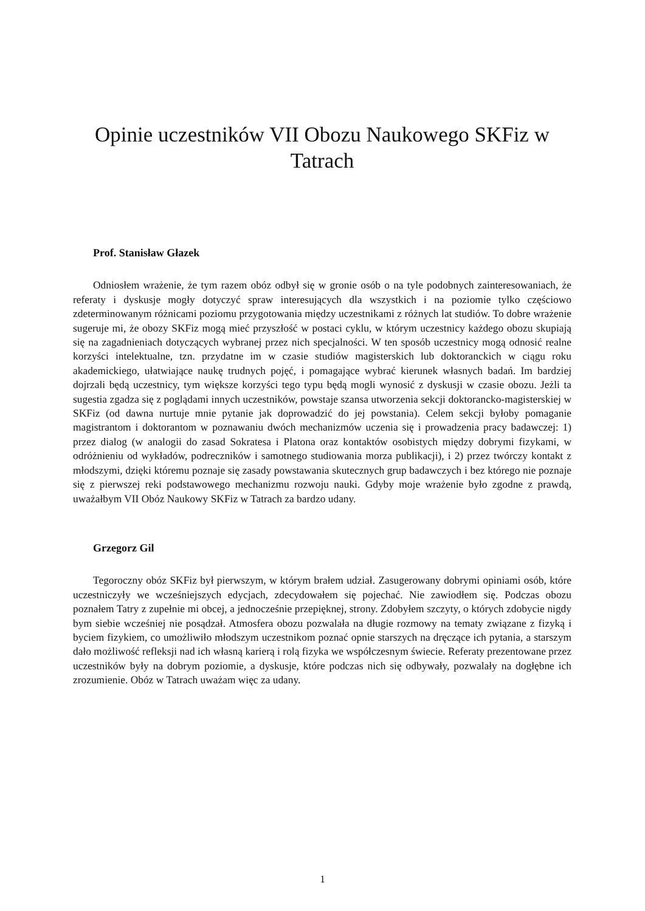Opinie uczestników VII Obozu Naukowego SKFiz w Tatrach
Prof. Stanisław Głazek
Odniosłem wrażenie, że tym razem obóz odbył się w gronie osób o na tyle podobnych zainteresowaniach, że referaty i dyskusje mogły dotyczyć spraw interesujących dla wszystkich i na poziomie tylko częściowo zdeterminowanym różnicami poziomu przygotowania między uczestnikami z różnych lat studiów. To dobre wrażenie sugeruje mi, że obozy SKFiz mogą mieć przyszłość w postaci cyklu, w którym uczestnicy każdego obozu skupiają się na zagadnieniach dotyczących wybranej przez nich specjalności. W ten sposób uczestnicy mogą odnosić realne korzyści intelektualne, tzn. przydatne im w czasie studiów magisterskich lub doktoranckich w ciągu roku akademickiego, ułatwiające naukę trudnych pojęć, i pomagające wybrać kierunek własnych badań. Im bardziej dojrzali będą uczestnicy, tym większe korzyści tego typu będą mogli wynosić z dyskusji w czasie obozu. Jeżli ta sugestia zgadza się z poglądami innych uczestników, powstaje szansa utworzenia sekcji doktorancko-magisterskiej w SKFiz (od dawna nurtuje mnie pytanie jak doprowadzić do jej powstania). Celem sekcji byłoby pomaganie magistrantom i doktorantom w poznawaniu dwóch mechanizmów uczenia się i prowadzenia pracy badawczej: 1) przez dialog (w analogii do zasad Sokratesa i Platona oraz kontaktów osobistych między dobrymi fizykami, w odróżnieniu od wykładów, podreczników i samotnego studiowania morza publikacji), i 2) przez twórczy kontakt z młodszymi, dzięki któremu poznaje się zasady powstawania skutecznych grup badawczych i bez którego nie poznaje się z pierwszej reki podstawowego mechanizmu rozwoju nauki. Gdyby moje wrażenie było zgodne z prawdą, uważałbym VII Obóz Naukowy SKFiz w Tatrach za bardzo udany.
Grzegorz Gil
Tegoroczny obóz SKFiz był pierwszym, w którym brałem udział. Zasugerowany dobrymi opiniami osób, które uczestniczyły we wcześniejszych edycjach, zdecydowałem się pojechać. Nie zawiodłem się. Podczas obozu poznałem Tatry z zupełnie mi obcej, a jednocześnie przepięknej, strony. Zdobyłem szczyty, o których zdobycie nigdy bym siebie wcześniej nie posądzał. Atmosfera obozu pozwalała na długie rozmowy na tematy związane z fizyką i byciem fizykiem, co umożliwiło młodszym uczestnikom poznać opnie starszych na dręczące ich pytania, a starszym dało możliwość refleksji nad ich własną karierą i rolą fizyka we współczesnym świecie. Referaty prezentowane przez uczestników były na dobrym poziomie, a dyskusje, które podczas nich się odbywały, pozwalały na dogłębne ich zrozumienie. Obóz w Tatrach uważam więc za udany.
1